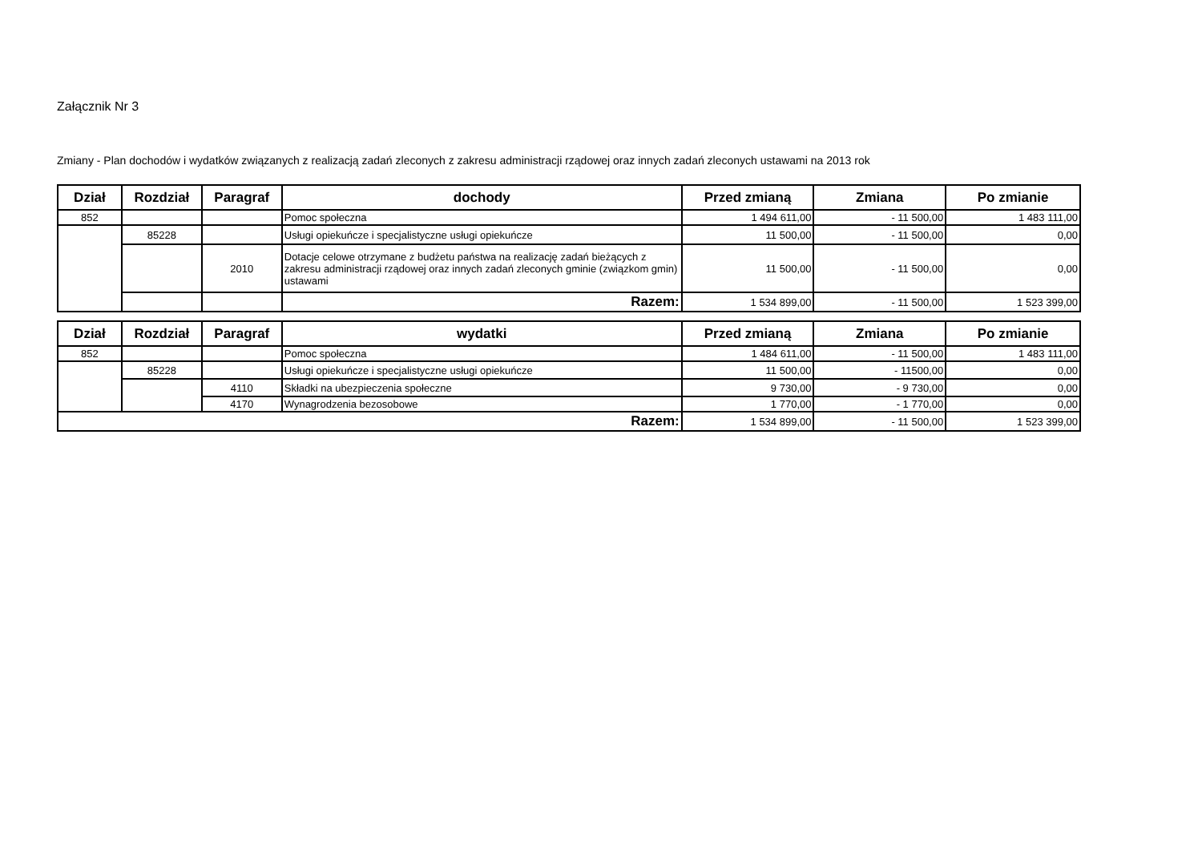Załącznik Nr 3
Zmiany - Plan dochodów i wydatków związanych z realizacją zadań zleconych z zakresu administracji rządowej oraz innych zadań zleconych ustawami na 2013 rok
| Dział | Rozdział | Paragraf | dochody | Przed zmianą | Zmiana | Po zmianie |
| --- | --- | --- | --- | --- | --- | --- |
| 852 | | | Pomoc społeczna | 1 494 611,00 | - 11 500,00 | 1 483 111,00 |
| | 85228 | | Usługi opiekuńcze i specjalistyczne usługi opiekuńcze | 11 500,00 | - 11 500,00 | 0,00 |
| | | 2010 | Dotacje celowe otrzymane z budżetu państwa na realizację zadań bieżących z zakresu administracji rządowej oraz innych zadań zleconych gminie (związkom gmin) ustawami | 11 500,00 | - 11 500,00 | 0,00 |
| | | | Razem: | 1 534 899,00 | - 11 500,00 | 1 523 399,00 |
| Dział | Rozdział | Paragraf | wydatki | Przed zmianą | Zmiana | Po zmianie |
| --- | --- | --- | --- | --- | --- | --- |
| 852 | | | Pomoc społeczna | 1 484 611,00 | - 11 500,00 | 1 483 111,00 |
| | 85228 | | Usługi opiekuńcze i specjalistyczne usługi opiekuńcze | 11 500,00 | - 11500,00 | 0,00 |
| | | 4110 | Składki na ubezpieczenia społeczne | 9 730,00 | - 9 730,00 | 0,00 |
| | | 4170 | Wynagrodzenia bezosobowe | 1 770,00 | - 1 770,00 | 0,00 |
| Razem: | | | | 1 534 899,00 | - 11 500,00 | 1 523 399,00 |